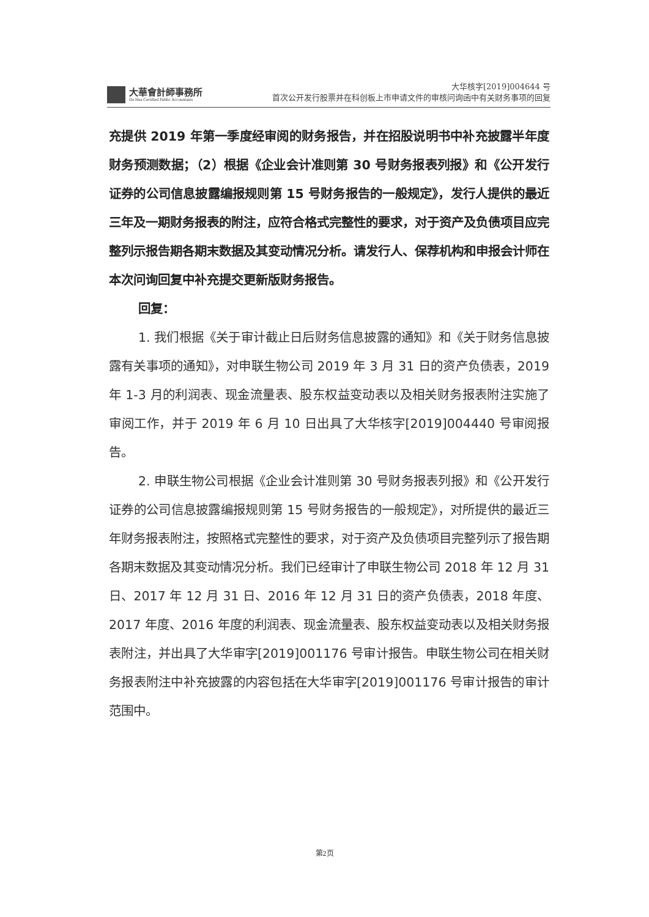大華會計師事務所
Da Hua Certified Public Accountants
大华核字[2019]004644 号
首次公开发行股票并在科创板上市申请文件的审核问询函中有关财务事项的回复
充提供 2019 年第一季度经审阅的财务报告，并在招股说明书中补充披露半年度财务预测数据；（2）根据《企业会计准则第 30 号财务报表列报》和《公开发行证券的公司信息披露编报规则第 15 号财务报告的一般规定》，发行人提供的最近三年及一期财务报表的附注，应符合格式完整性的要求，对于资产及负债项目应完整列示报告期各期末数据及其变动情况分析。请发行人、保荐机构和申报会计师在本次问询回复中补充提交更新版财务报告。
回复：
1. 我们根据《关于审计截止日后财务信息披露的通知》和《关于财务信息披露有关事项的通知》，对申联生物公司 2019 年 3 月 31 日的资产负债表，2019 年 1-3 月的利润表、现金流量表、股东权益变动表以及相关财务报表附注实施了审阅工作，并于 2019 年 6 月 10 日出具了大华核字[2019]004440 号审阅报告。
2. 申联生物公司根据《企业会计准则第 30 号财务报表列报》和《公开发行证券的公司信息披露编报规则第 15 号财务报告的一般规定》，对所提供的最近三年财务报表附注，按照格式完整性的要求，对于资产及负债项目完整列示了报告期各期末数据及其变动情况分析。我们已经审计了申联生物公司 2018 年 12 月 31 日、2017 年 12 月 31 日、2016 年 12 月 31 日的资产负债表，2018 年度、2017 年度、2016 年度的利润表、现金流量表、股东权益变动表以及相关财务报表附注，并出具了大华审字[2019]001176 号审计报告。申联生物公司在相关财务报表附注中补充披露的内容包括在大华审字[2019]001176 号审计报告的审计范围中。
第2页